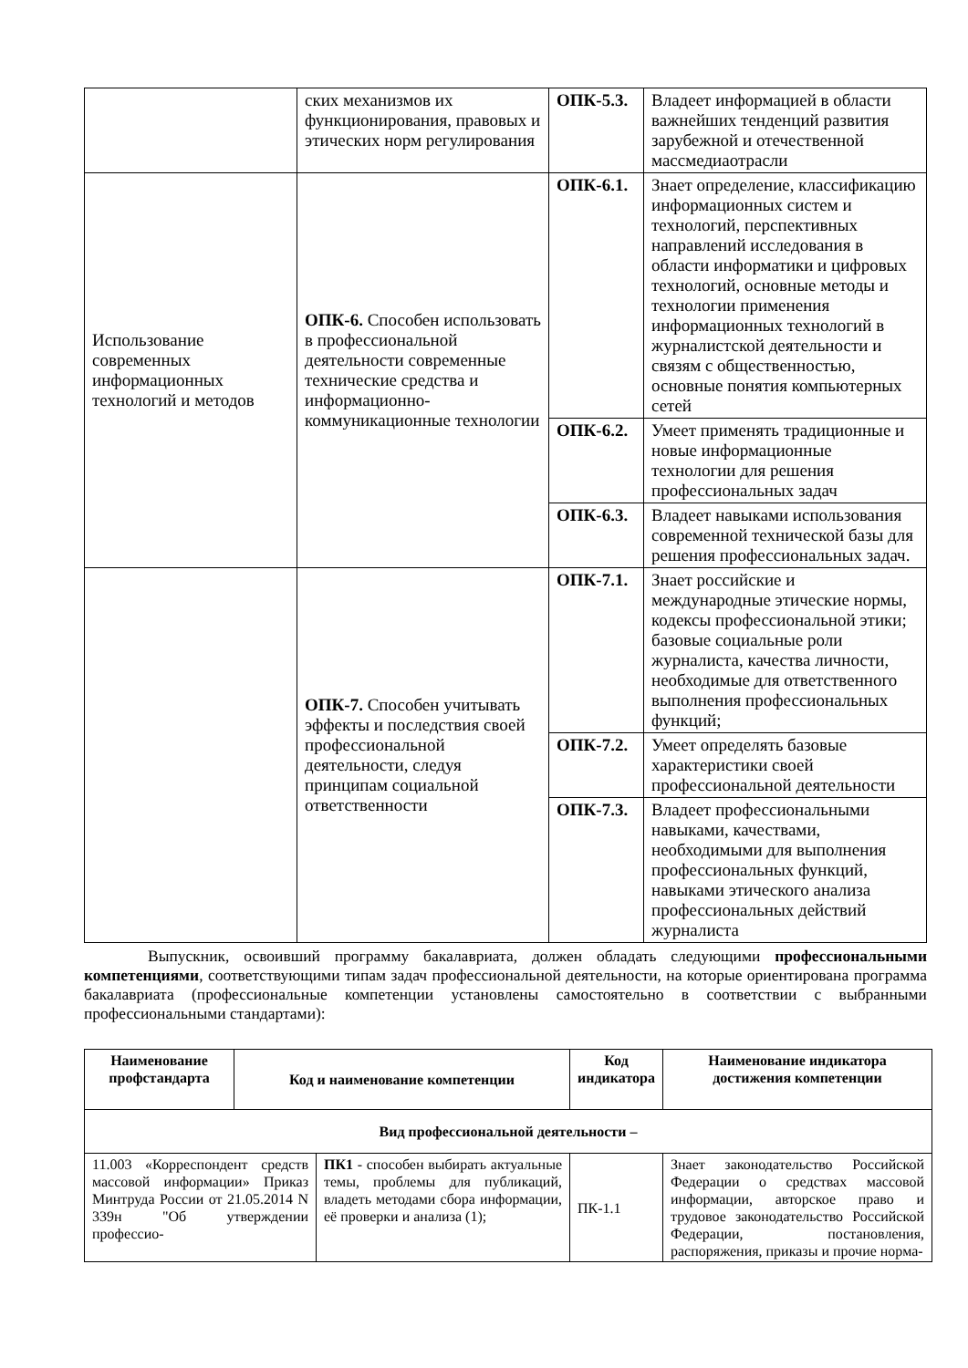| | ских механизмов их функционирования, правовых и этических норм регулирования | ОПК-5.3. | Владеет информацией в области важнейших тенденций развития зарубежной и отечественной массмедиаотрасли |
| Использование современных информационных технологий и методов | ОПК-6. Способен использовать в профессиональной деятельности современные технические средства и информационно-коммуникационные технологии | ОПК-6.1. | Знает определение, классификацию информационных систем и технологий, перспективных направлений исследования в области информатики и цифровых технологий, основные методы и технологии применения информационных технологий в журналистской деятельности и связям с общественностью, основные понятия компьютерных сетей |
| | | ОПК-6.2. | Умеет применять традиционные и новые информационные технологии для решения профессиональных задач |
| | | ОПК-6.3. | Владеет навыками использования современной технической базы для решения профессиональных задач. |
| | ОПК-7. Способен учитывать эффекты и последствия своей профессиональной деятельности, следуя принципам социальной ответственности | ОПК-7.1. | Знает российские и международные этические нормы, кодексы профессиональной этики; базовые социальные роли журналиста, качества личности, необходимые для ответственного выполнения профессиональных функций; |
| | | ОПК-7.2. | Умеет определять базовые характеристики своей профессиональной деятельности |
| | | ОПК-7.3. | Владеет профессиональными навыками, качествами, необходимыми для выполнения профессиональных функций, навыками этического анализа профессиональных действий журналиста |
Выпускник, освоивший программу бакалавриата, должен обладать следующими профессиональными компетенциями, соответствующими типам задач профессиональной деятельности, на которые ориентирована программа бакалавриата (профессиональные компетенции установлены самостоятельно в соответствии с выбранными профессиональными стандартами):
| Наименование профстандарта | Код и наименование компетенции | | Код индикатора | Наименование индикатора достижения компетенции |
| --- | --- | --- | --- | --- |
| Вид профессиональной деятельности – | | | | |
| 11.003 «Корреспондент средств массовой информации» Приказ Минтруда России от 21.05.2014 N 339н "Об утверждении профессио- | | ПК1 - способен выбирать актуальные темы, проблемы для публикаций, владеть методами сбора информации, её проверки и анализа (1); | ПК-1.1 | Знает законодательство Российской Федерации о средствах массовой информации, авторское право и трудовое законодательство Российской Федерации, постановления, распоряжения, приказы и прочие норма- |